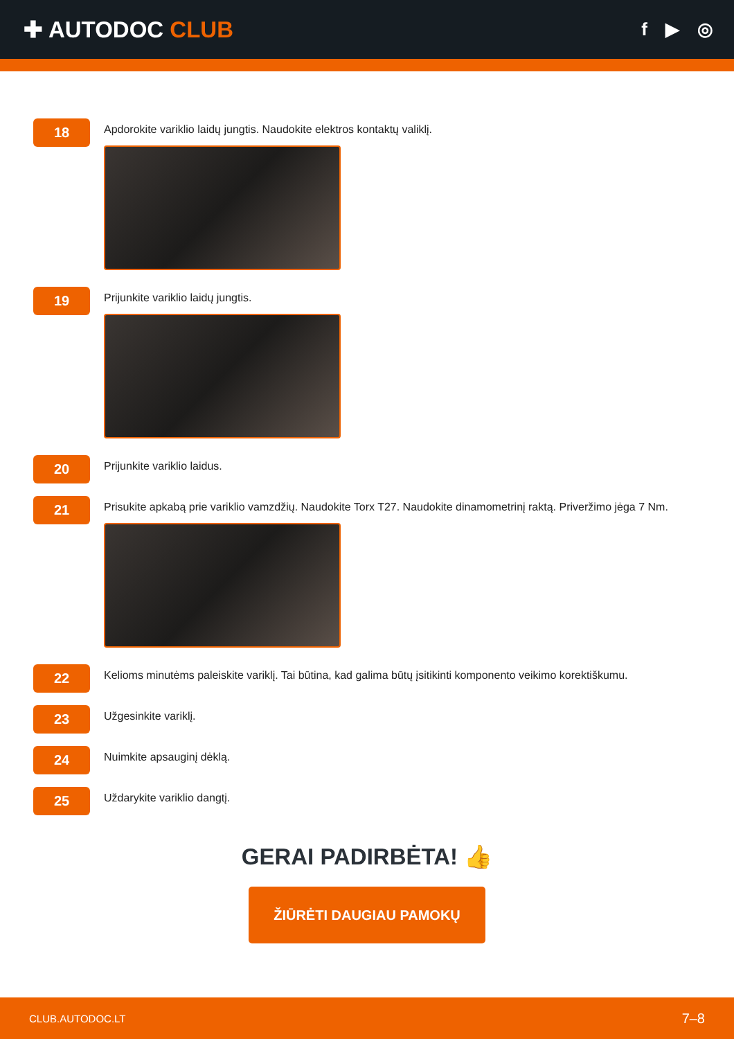✚ AUTODOC CLUB
f ▶ ◎
18
Apdorokite variklio laidų jungtis. Naudokite elektros kontaktų valiklį.
19
Prijunkite variklio laidų jungtis.
20
Prijunkite variklio laidus.
21
Prisukite apkabą prie variklio vamzdžių. Naudokite Torx T27. Naudokite dinamometrinį raktą. Priveržimo jėga 7 Nm.
22
Kelioms minutėms paleiskite variklį. Tai būtina, kad galima būtų įsitikinti komponento veikimo korektiškumu.
23
Užgesinkite variklį.
24
Nuimkite apsauginį dėklą.
25
Uždarykite variklio dangtį.
GERAI PADIRBĖTA! 👍
ŽIŪRĖTI DAUGIAU PAMOKŲ
CLUB.AUTODOC.LT 7–8